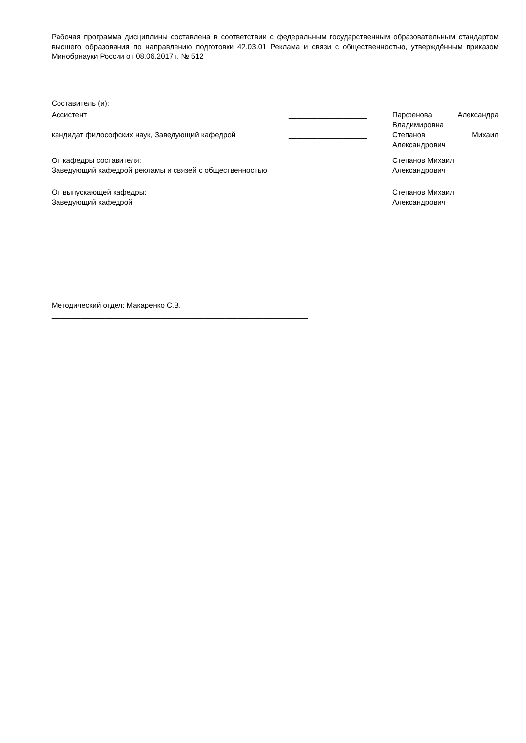Рабочая программа дисциплины составлена в соответствии с федеральным государственным образовательным стандартом высшего образования по направлению подготовки 42.03.01 Реклама и связи с общественностью, утверждённым приказом Минобрнауки России от 08.06.2017 г. № 512
Составитель (и):
Ассистент ___________________ Парфенова Александра Владимировна
кандидат философских наук, Заведующий кафедрой ___________________ Степанов Михаил Александрович
От кафедры составителя:
Заведующий кафедрой рекламы и связей с общественностью
___________________ Степанов Михаил
Александрович
От выпускающей кафедры:
Заведующий кафедрой
___________________ Степанов Михаил
Александрович
Методический отдел: Макаренко С.В.
______________________________________________________________